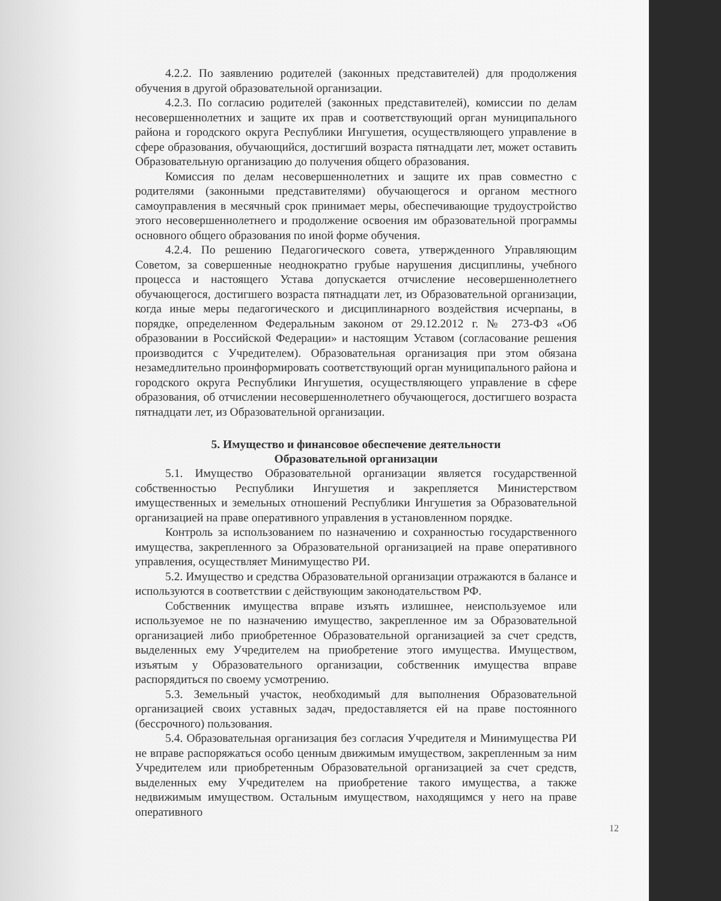4.2.2. По заявлению родителей (законных представителей) для продолжения обучения в другой образовательной организации.
4.2.3. По согласию родителей (законных представителей), комиссии по делам несовершеннолетних и защите их прав и соответствующий орган муниципального района и городского округа Республики Ингушетия, осуществляющего управление в сфере образования, обучающийся, достигший возраста пятнадцати лет, может оставить Образовательную организацию до получения общего образования.
Комиссия по делам несовершеннолетних и защите их прав совместно с родителями (законными представителями) обучающегося и органом местного самоуправления в месячный срок принимает меры, обеспечивающие трудоустройство этого несовершеннолетнего и продолжение освоения им образовательной программы основного общего образования по иной форме обучения.
4.2.4. По решению Педагогического совета, утвержденного Управляющим Советом, за совершенные неоднократно грубые нарушения дисциплины, учебного процесса и настоящего Устава допускается отчисление несовершеннолетнего обучающегося, достигшего возраста пятнадцати лет, из Образовательной организации, когда иные меры педагогического и дисциплинарного воздействия исчерпаны, в порядке, определенном Федеральным законом от 29.12.2012 г. № 273-ФЗ «Об образовании в Российской Федерации» и настоящим Уставом (согласование решения производится с Учредителем). Образовательная организация при этом обязана незамедлительно проинформировать соответствующий орган муниципального района и городского округа Республики Ингушетия, осуществляющего управление в сфере образования, об отчислении несовершеннолетнего обучающегося, достигшего возраста пятнадцати лет, из Образовательной организации.
5. Имущество и финансовое обеспечение деятельности
Образовательной организации
5.1. Имущество Образовательной организации является государственной собственностью Республики Ингушетия и закрепляется Министерством имущественных и земельных отношений Республики Ингушетия за Образовательной организацией на праве оперативного управления в установленном порядке.
Контроль за использованием по назначению и сохранностью государственного имущества, закрепленного за Образовательной организацией на праве оперативного управления, осуществляет Минимущество РИ.
5.2. Имущество и средства Образовательной организации отражаются в балансе и используются в соответствии с действующим законодательством РФ.
Собственник имущества вправе изъять излишнее, неиспользуемое или используемое не по назначению имущество, закрепленное им за Образовательной организацией либо приобретенное Образовательной организацией за счет средств, выделенных ему Учредителем на приобретение этого имущества. Имуществом, изъятым у Образовательного организации, собственник имущества вправе распорядиться по своему усмотрению.
5.3. Земельный участок, необходимый для выполнения Образовательной организацией своих уставных задач, предоставляется ей на праве постоянного (бессрочного) пользования.
5.4. Образовательная организация без согласия Учредителя и Минимущества РИ не вправе распоряжаться особо ценным движимым имуществом, закрепленным за ним Учредителем или приобретенным Образовательной организацией за счет средств, выделенных ему Учредителем на приобретение такого имущества, а также недвижимым имуществом. Остальным имуществом, находящимся у него на праве оперативного
12